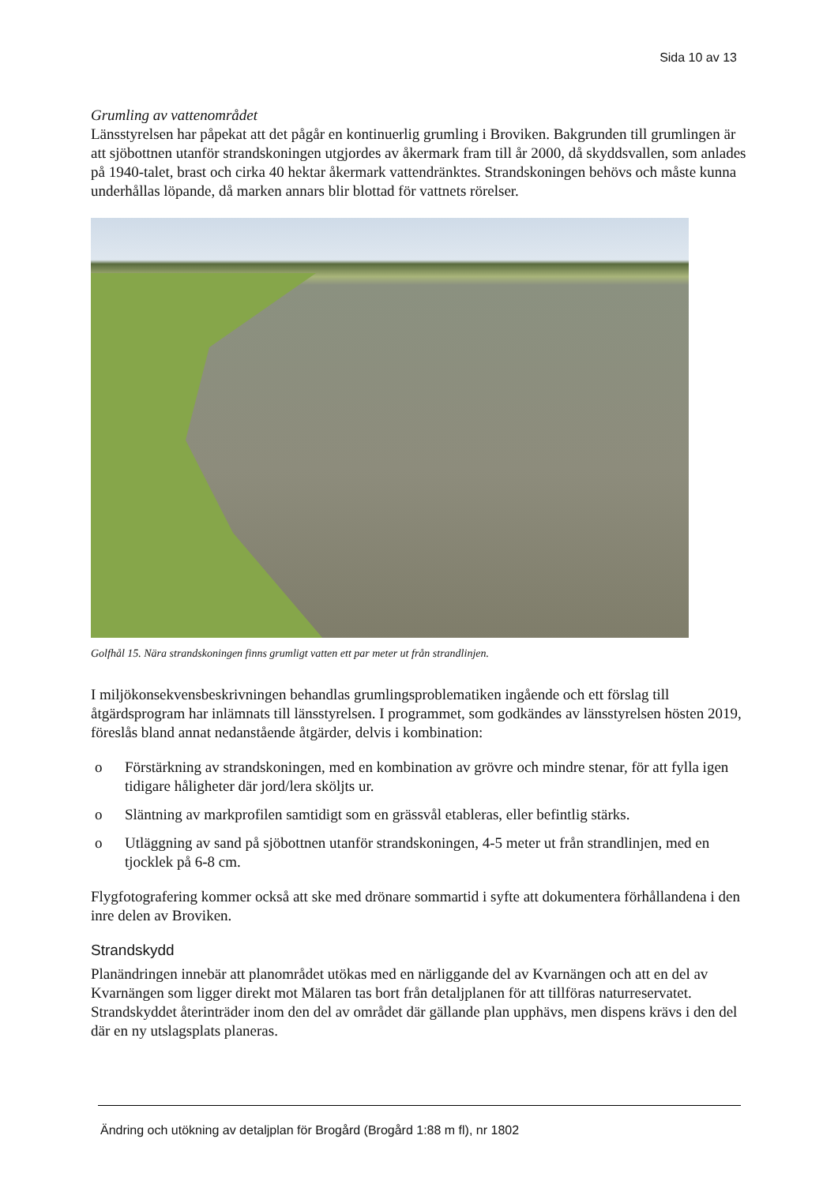Sida 10 av 13
Grumling av vattenområdet
Länsstyrelsen har påpekat att det pågår en kontinuerlig grumling i Broviken. Bakgrunden till grumlingen är att sjöbottnen utanför strandskoningen utgjordes av åkermark fram till år 2000, då skyddsvallen, som anlades på 1940-talet, brast och cirka 40 hektar åkermark vattendränktes. Strandskoningen behövs och måste kunna underhållas löpande, då marken annars blir blottad för vattnets rörelser.
Golfhål 15. Nära strandskoningen finns grumligt vatten ett par meter ut från strandlinjen.
I miljökonsekvensbeskrivningen behandlas grumlingsproblematiken ingående och ett förslag till åtgärdsprogram har inlämnats till länsstyrelsen. I programmet, som godkändes av länsstyrelsen hösten 2019, föreslås bland annat nedanstående åtgärder, delvis i kombination:
o Förstärkning av strandskoningen, med en kombination av grövre och mindre stenar, för att fylla igen tidigare håligheter där jord/lera sköljts ur.
o Släntning av markprofilen samtidigt som en grässvål etableras, eller befintlig stärks.
o Utläggning av sand på sjöbottnen utanför strandskoningen, 4-5 meter ut från strandlinjen, med en tjocklek på 6-8 cm.
Flygfotografering kommer också att ske med drönare sommartid i syfte att dokumentera förhållandena i den inre delen av Broviken.
Strandskydd
Planändringen innebär att planområdet utökas med en närliggande del av Kvarnängen och att en del av Kvarnängen som ligger direkt mot Mälaren tas bort från detaljplanen för att tillföras naturreservatet. Strandskyddet återinträder inom den del av området där gällande plan upphävs, men dispens krävs i den del där en ny utslagsplats planeras.
Ändring och utökning av detaljplan för Brogård (Brogård 1:88 m fl), nr 1802